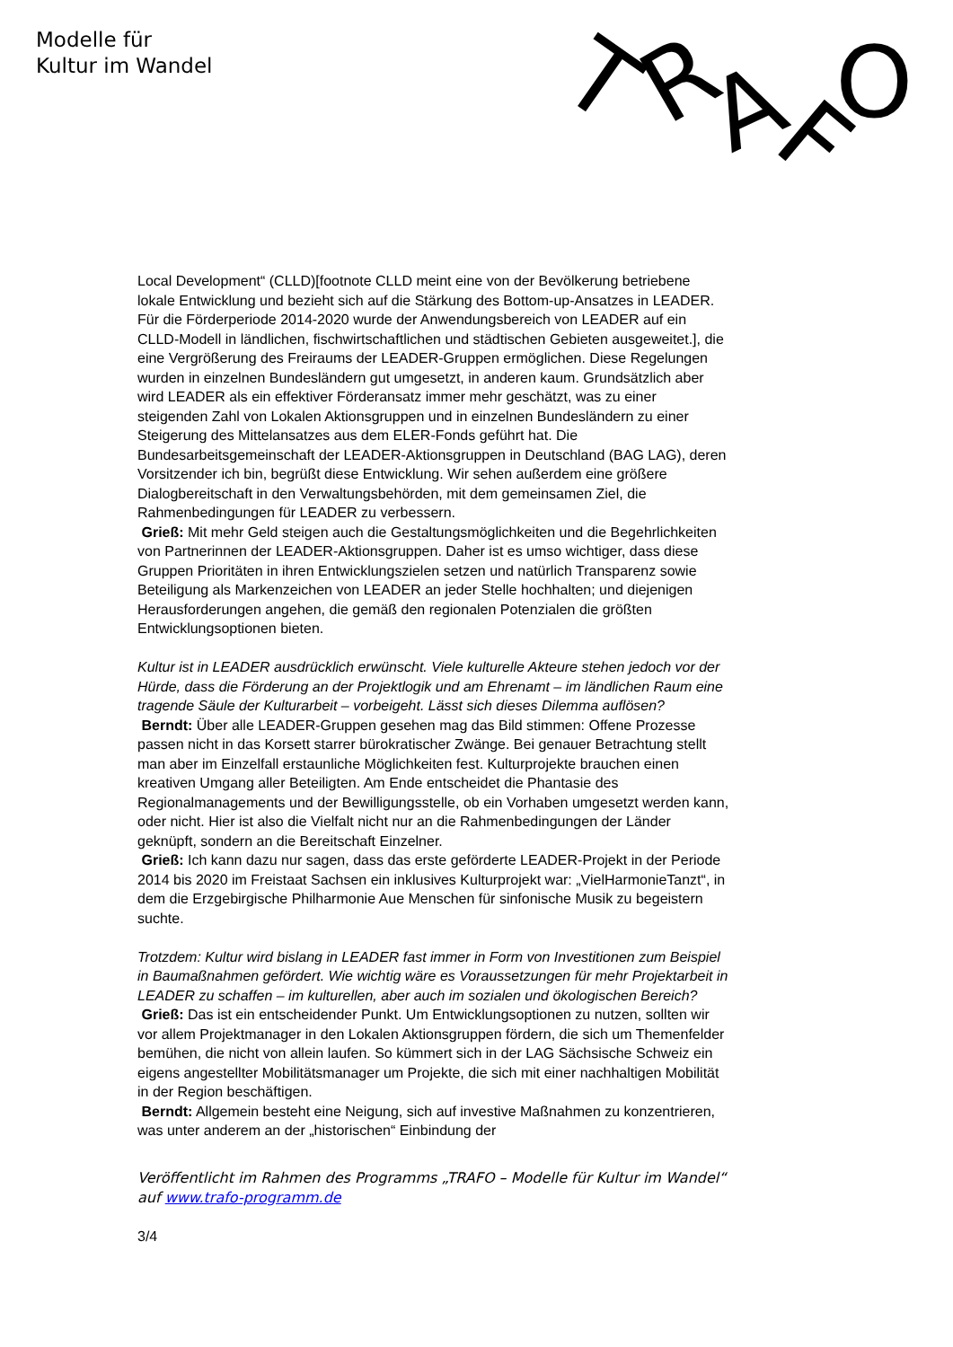Modelle für
Kultur im Wandel
T
R
A
F
O
Local Development“ (CLLD)[footnote CLLD meint eine von der Bevölkerung betriebene lokale Entwicklung und bezieht sich auf die Stärkung des Bottom-up-Ansatzes in LEADER. Für die Förderperiode 2014-2020 wurde der Anwendungsbereich von LEADER auf ein CLLD-Modell in ländlichen, fischwirtschaftlichen und städtischen Gebieten ausgeweitet.], die eine Vergrößerung des Freiraums der LEADER-Gruppen ermöglichen. Diese Regelungen wurden in einzelnen Bundesländern gut umgesetzt, in anderen kaum. Grundsätzlich aber wird LEADER als ein effektiver Förderansatz immer mehr geschätzt, was zu einer steigenden Zahl von Lokalen Aktionsgruppen und in einzelnen Bundesländern zu einer Steigerung des Mittelansatzes aus dem ELER-Fonds geführt hat. Die Bundesarbeitsgemeinschaft der LEADER-Aktionsgruppen in Deutschland (BAG LAG), deren Vorsitzender ich bin, begrüßt diese Entwicklung. Wir sehen außerdem eine größere Dialogbereitschaft in den Verwaltungsbehörden, mit dem gemeinsamen Ziel, die Rahmenbedingungen für LEADER zu verbessern.
Grieß: Mit mehr Geld steigen auch die Gestaltungsmöglichkeiten und die Begehrlichkeiten von Partnerinnen der LEADER-Aktionsgruppen. Daher ist es umso wichtiger, dass diese Gruppen Prioritäten in ihren Entwicklungszielen setzen und natürlich Transparenz sowie Beteiligung als Markenzeichen von LEADER an jeder Stelle hochhalten; und diejenigen Herausforderungen angehen, die gemäß den regionalen Potenzialen die größten Entwicklungsoptionen bieten.
Kultur ist in LEADER ausdrücklich erwünscht. Viele kulturelle Akteure stehen jedoch vor der Hürde, dass die Förderung an der Projektlogik und am Ehrenamt – im ländlichen Raum eine tragende Säule der Kulturarbeit – vorbeigeht. Lässt sich dieses Dilemma auflösen?
Berndt: Über alle LEADER-Gruppen gesehen mag das Bild stimmen: Offene Prozesse passen nicht in das Korsett starrer bürokratischer Zwänge. Bei genauer Betrachtung stellt man aber im Einzelfall erstaunliche Möglichkeiten fest. Kulturprojekte brauchen einen kreativen Umgang aller Beteiligten. Am Ende entscheidet die Phantasie des Regionalmanagements und der Bewilligungsstelle, ob ein Vorhaben umgesetzt werden kann, oder nicht. Hier ist also die Vielfalt nicht nur an die Rahmenbedingungen der Länder geknüpft, sondern an die Bereitschaft Einzelner.
Grieß: Ich kann dazu nur sagen, dass das erste geförderte LEADER-Projekt in der Periode 2014 bis 2020 im Freistaat Sachsen ein inklusives Kulturprojekt war: „VielHarmonieTanzt“, in dem die Erzgebirgische Philharmonie Aue Menschen für sinfonische Musik zu begeistern suchte.
Trotzdem: Kultur wird bislang in LEADER fast immer in Form von Investitionen zum Beispiel in Baumaßnahmen gefördert. Wie wichtig wäre es Voraussetzungen für mehr Projektarbeit in LEADER zu schaffen – im kulturellen, aber auch im sozialen und ökologischen Bereich?
Grieß: Das ist ein entscheidender Punkt. Um Entwicklungsoptionen zu nutzen, sollten wir vor allem Projektmanager in den Lokalen Aktionsgruppen fördern, die sich um Themenfelder bemühen, die nicht von allein laufen. So kümmert sich in der LAG Sächsische Schweiz ein eigens angestellter Mobilitätsmanager um Projekte, die sich mit einer nachhaltigen Mobilität in der Region beschäftigen.
Berndt: Allgemein besteht eine Neigung, sich auf investive Maßnahmen zu konzentrieren, was unter anderem an der „historischen“ Einbindung der
Veröffentlicht im Rahmen des Programms „TRAFO – Modelle für Kultur im Wandel“ auf www.trafo-programm.de
3/4